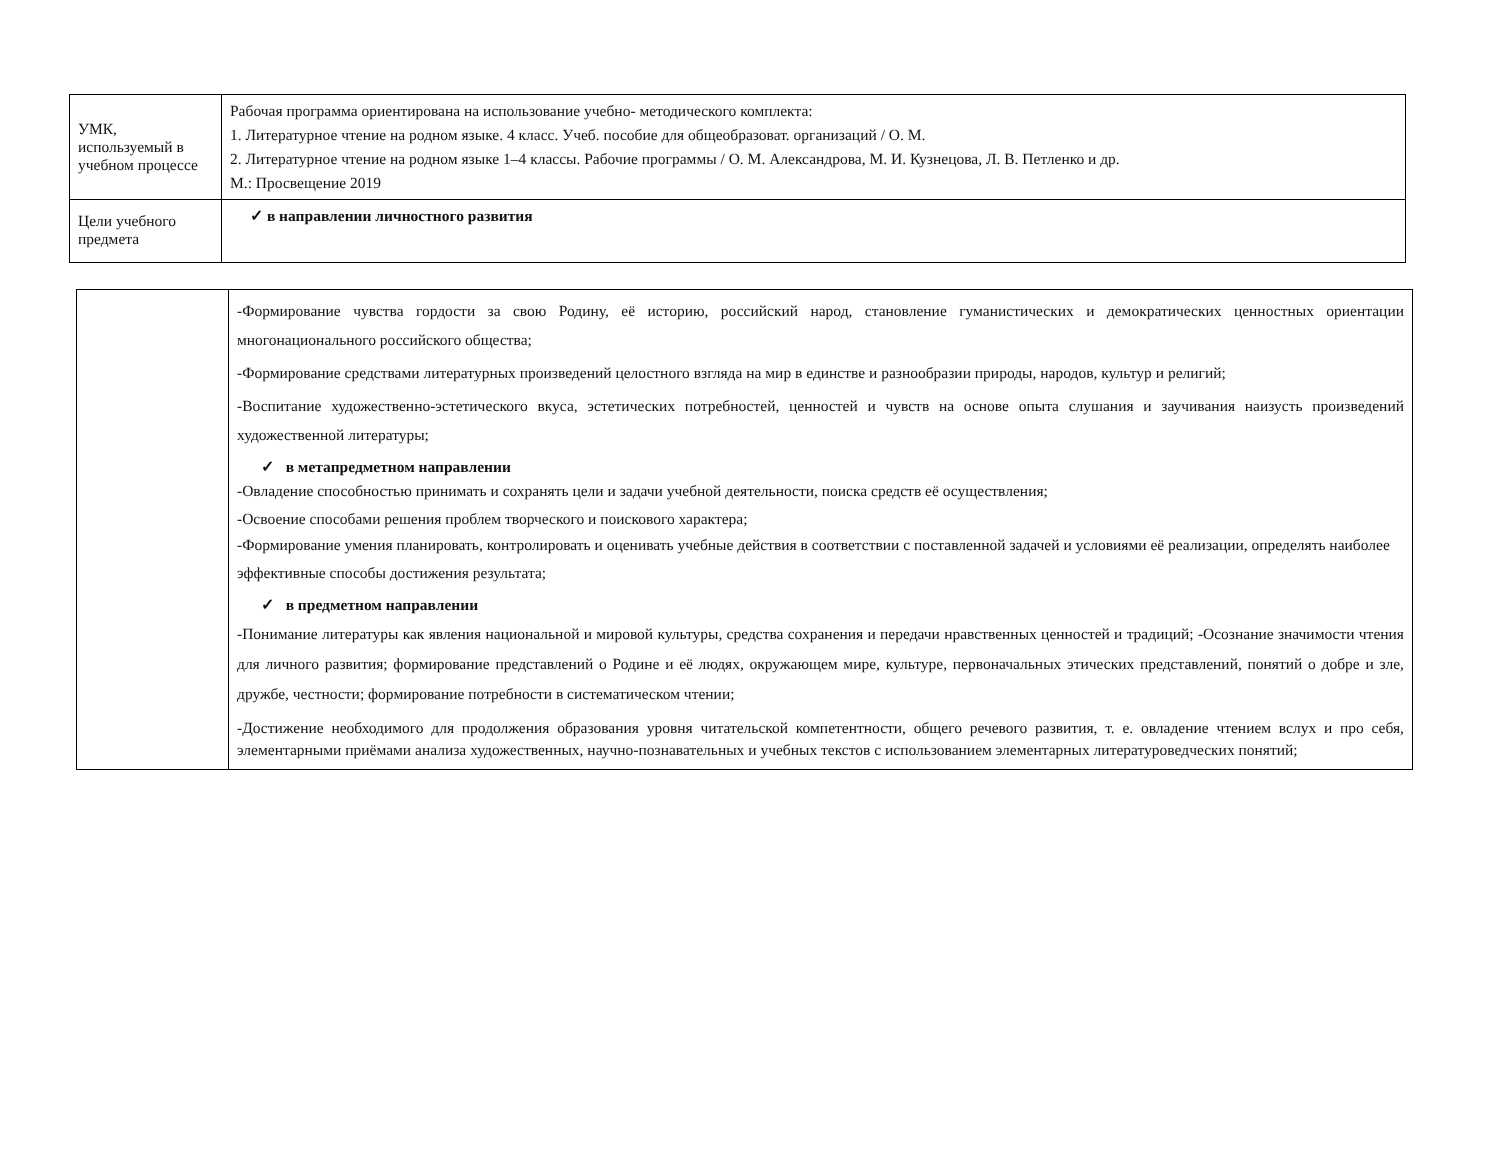| УМК, используемый в учебном процессе | Рабочая программа ориентирована на использование учебно- методического комплекта: 1. Литературное чтение на родном языке. 4 класс. Учеб. пособие для общеобразоват. организаций / О. М. 2. Литературное чтение на родном языке 1–4 классы. Рабочие программы / О. М. Александрова, М. И. Кузнецова, Л. В. Петленко и др. М.: Просвещение 2019 |
| Цели учебного предмета | ✓ в направлении личностного развития |
| | -Формирование чувства гордости за свою Родину, её историю, российский народ, становление гуманистических и демократических ценностных ориентации многонационального российского общества; -Формирование средствами литературных произведений целостного взгляда на мир в единстве и разнообразии природы, народов, культур и религий; -Воспитание художественно-эстетического вкуса, эстетических потребностей, ценностей и чувств на основе опыта слушания и заучивания наизусть произведений художественной литературы; ✓ в метапредметном направлении -Овладение способностью принимать и сохранять цели и задачи учебной деятельности, поиска средств её осуществления; -Освоение способами решения проблем творческого и поискового характера; -Формирование умения планировать, контролировать и оценивать учебные действия в соответствии с поставленной задачей и условиями её реализации, определять наиболее эффективные способы достижения результата; ✓ в предметном направлении -Понимание литературы как явления национальной и мировой культуры, средства сохранения и передачи нравственных ценностей и традиций; -Осознание значимости чтения для личного развития; формирование представлений о Родине и её людях, окружающем мире, культуре, первоначальных этических представлений, понятий о добре и зле, дружбе, честности; формирование потребности в систематическом чтении; -Достижение необходимого для продолжения образования уровня читательской компетентности, общего речевого развития, т. е. овладение чтением вслух и про себя, элементарными приёмами анализа художественных, научно-познавательных и учебных текстов с использованием элементарных литературоведческих понятий; |